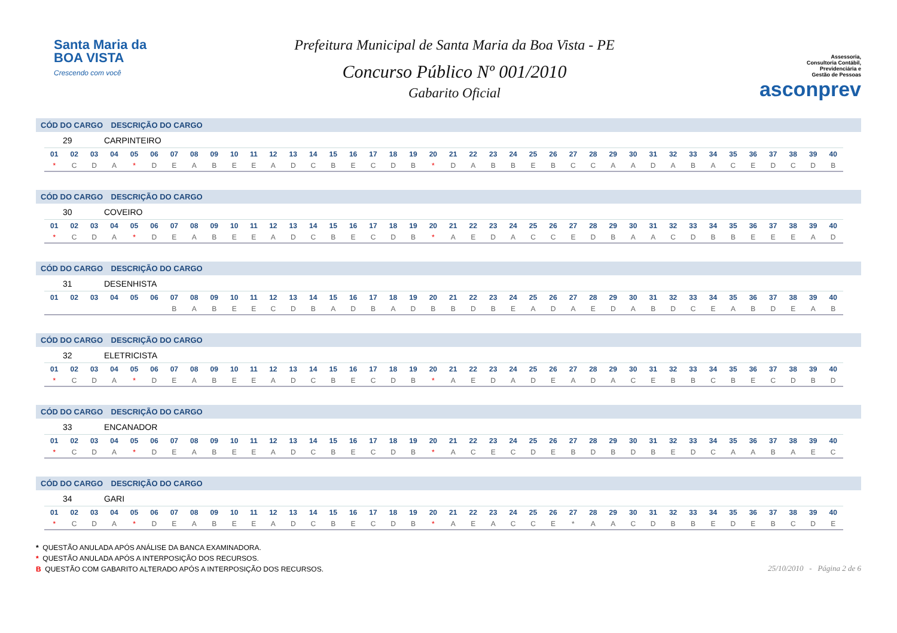Santa Maria da
BOA VISTA
Crescendo com você
Prefeitura Municipal de Santa Maria da Boa Vista - PE
Concurso Público Nº 001/2010
Gabarito Oficial
Assessoria,
Consultoria Contábil,
Previdenciária e
Gestão de Pessoas
asconprev
CÓD DO CARGO DESCRIÇÃO DO CARGO
29 CARPINTEIRO
| 01 | 02 | 03 | 04 | 05 | 06 | 07 | 08 | 09 | 10 | 11 | 12 | 13 | 14 | 15 | 16 | 17 | 18 | 19 | 20 | 21 | 22 | 23 | 24 | 25 | 26 | 27 | 28 | 29 | 30 | 31 | 32 | 33 | 34 | 35 | 36 | 37 | 38 | 39 | 40 |
| --- | --- | --- | --- | --- | --- | --- | --- | --- | --- | --- | --- | --- | --- | --- | --- | --- | --- | --- | --- | --- | --- | --- | --- | --- | --- | --- | --- | --- | --- | --- | --- | --- | --- | --- | --- | --- | --- | --- | --- |
| * | C | D | A | * | D | E | A | B | E | E | A | D | C | B | E | C | D | B | * | D | A | B | B | E | B | C | C | A | A | D | A | B | A | C | E | D | C | D | B |
CÓD DO CARGO DESCRIÇÃO DO CARGO
30 COVEIRO
| 01 | 02 | 03 | 04 | 05 | 06 | 07 | 08 | 09 | 10 | 11 | 12 | 13 | 14 | 15 | 16 | 17 | 18 | 19 | 20 | 21 | 22 | 23 | 24 | 25 | 26 | 27 | 28 | 29 | 30 | 31 | 32 | 33 | 34 | 35 | 36 | 37 | 38 | 39 | 40 |
| --- | --- | --- | --- | --- | --- | --- | --- | --- | --- | --- | --- | --- | --- | --- | --- | --- | --- | --- | --- | --- | --- | --- | --- | --- | --- | --- | --- | --- | --- | --- | --- | --- | --- | --- | --- | --- | --- | --- | --- |
| * | C | D | A | * | D | E | A | B | E | E | A | D | C | B | E | C | D | B | * | A | E | D | A | C | C | E | D | B | A | A | C | D | B | B | E | E | E | A | D |
CÓD DO CARGO DESCRIÇÃO DO CARGO
31 DESENHISTA
| 01 | 02 | 03 | 04 | 05 | 06 | 07 | 08 | 09 | 10 | 11 | 12 | 13 | 14 | 15 | 16 | 17 | 18 | 19 | 20 | 21 | 22 | 23 | 24 | 25 | 26 | 27 | 28 | 29 | 30 | 31 | 32 | 33 | 34 | 35 | 36 | 37 | 38 | 39 | 40 |
| --- | --- | --- | --- | --- | --- | --- | --- | --- | --- | --- | --- | --- | --- | --- | --- | --- | --- | --- | --- | --- | --- | --- | --- | --- | --- | --- | --- | --- | --- | --- | --- | --- | --- | --- | --- | --- | --- | --- | --- |
| | | | | | | B | A | B | E | E | C | D | B | A | D | B | A | D | B | B | D | B | E | A | D | A | E | D | A | B | D | C | E | A | B | D | E | A | B |
CÓD DO CARGO DESCRIÇÃO DO CARGO
32 ELETRICISTA
| 01 | 02 | 03 | 04 | 05 | 06 | 07 | 08 | 09 | 10 | 11 | 12 | 13 | 14 | 15 | 16 | 17 | 18 | 19 | 20 | 21 | 22 | 23 | 24 | 25 | 26 | 27 | 28 | 29 | 30 | 31 | 32 | 33 | 34 | 35 | 36 | 37 | 38 | 39 | 40 |
| --- | --- | --- | --- | --- | --- | --- | --- | --- | --- | --- | --- | --- | --- | --- | --- | --- | --- | --- | --- | --- | --- | --- | --- | --- | --- | --- | --- | --- | --- | --- | --- | --- | --- | --- | --- | --- | --- | --- | --- |
| * | C | D | A | * | D | E | A | B | E | E | A | D | C | B | E | C | D | B | * | A | E | D | A | D | E | A | D | A | C | E | B | B | C | B | E | C | D | B | D |
CÓD DO CARGO DESCRIÇÃO DO CARGO
33 ENCANADOR
| 01 | 02 | 03 | 04 | 05 | 06 | 07 | 08 | 09 | 10 | 11 | 12 | 13 | 14 | 15 | 16 | 17 | 18 | 19 | 20 | 21 | 22 | 23 | 24 | 25 | 26 | 27 | 28 | 29 | 30 | 31 | 32 | 33 | 34 | 35 | 36 | 37 | 38 | 39 | 40 |
| --- | --- | --- | --- | --- | --- | --- | --- | --- | --- | --- | --- | --- | --- | --- | --- | --- | --- | --- | --- | --- | --- | --- | --- | --- | --- | --- | --- | --- | --- | --- | --- | --- | --- | --- | --- | --- | --- | --- | --- |
| * | C | D | A | * | D | E | A | B | E | E | A | D | C | B | E | C | D | B | * | A | C | E | C | D | E | B | D | B | D | B | E | D | C | A | A | B | A | E | C |
CÓD DO CARGO DESCRIÇÃO DO CARGO
34 GARI
| 01 | 02 | 03 | 04 | 05 | 06 | 07 | 08 | 09 | 10 | 11 | 12 | 13 | 14 | 15 | 16 | 17 | 18 | 19 | 20 | 21 | 22 | 23 | 24 | 25 | 26 | 27 | 28 | 29 | 30 | 31 | 32 | 33 | 34 | 35 | 36 | 37 | 38 | 39 | 40 |
| --- | --- | --- | --- | --- | --- | --- | --- | --- | --- | --- | --- | --- | --- | --- | --- | --- | --- | --- | --- | --- | --- | --- | --- | --- | --- | --- | --- | --- | --- | --- | --- | --- | --- | --- | --- | --- | --- | --- | --- |
| * | C | D | A | * | D | E | A | B | E | E | A | D | C | B | E | C | D | B | * | A | E | A | C | C | E | * | A | A | C | D | B | B | E | D | E | B | C | D | E |
* QUESTÃO ANULADA APÓS ANÁLISE DA BANCA EXAMINADORA.
* QUESTÃO ANULADA APÓS A INTERPOSIÇÃO DOS RECURSOS.
B QUESTÃO COM GABARITO ALTERADO APÓS A INTERPOSIÇÃO DOS RECURSOS.
25/10/2010 - Página 2 de 6